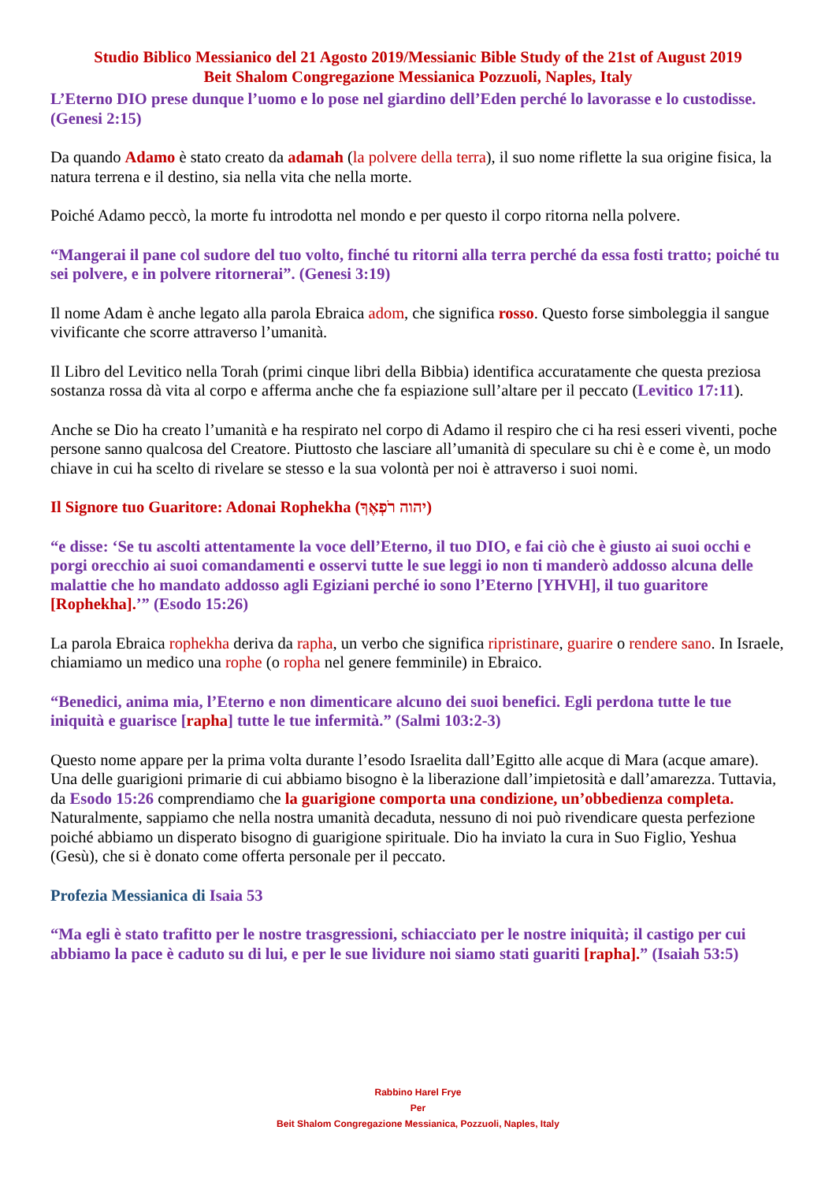Studio Biblico Messianico del 21 Agosto 2019/Messianic Bible Study of the 21st of August 2019
Beit Shalom Congregazione Messianica Pozzuoli, Naples, Italy
L’Eterno DIO prese dunque l’uomo e lo pose nel giardino dell’Eden perché lo lavorasse e lo custodisse. (Genesi 2:15)
Da quando Adamo è stato creato da adamah (la polvere della terra), il suo nome riflette la sua origine fisica, la natura terrena e il destino, sia nella vita che nella morte.
Poiché Adamo peccò, la morte fu introdotta nel mondo e per questo il corpo ritorna nella polvere.
“Mangerai il pane col sudore del tuo volto, finché tu ritorni alla terra perché da essa fosti tratto; poiché tu sei polvere, e in polvere ritornerai”. (Genesi 3:19)
Il nome Adam è anche legato alla parola Ebraica adom, che significa rosso. Questo forse simboleggia il sangue vivificante che scorre attraverso l’umanità.
Il Libro del Levitico nella Torah (primi cinque libri della Bibbia) identifica accuratamente che questa preziosa sostanza rossa dà vita al corpo e afferma anche che fa espiazione sull’altare per il peccato (Levitico 17:11).
Anche se Dio ha creato l’umanità e ha respirato nel corpo di Adamo il respiro che ci ha resi esseri viventi, poche persone sanno qualcosa del Creatore. Piuttosto che lasciare all’umanità di speculare su chi è e come è, un modo chiave in cui ha scelto di rivelare se stesso e la sua volontà per noi è attraverso i suoi nomi.
Il Signore tuo Guaritore: Adonai Rophekha (יהוה רֹפְאֶךָ)
“e disse: ‘Se tu ascolti attentamente la voce dell’Eterno, il tuo DIO, e fai ciò che è giusto ai suoi occhi e porgi orecchio ai suoi comandamenti e osservi tutte le sue leggi io non ti manderò addosso alcuna delle malattie che ho mandato addosso agli Egiziani perché io sono l’Eterno [YHVH], il tuo guaritore [Rophekha].’” (Esodo 15:26)
La parola Ebraica rophekha deriva da rapha, un verbo che significa ripristinare, guarire o rendere sano. In Israele, chiamiamo un medico una rophe (o ropha nel genere femminile) in Ebraico.
“Benedici, anima mia, l’Eterno e non dimenticare alcuno dei suoi benefici. Egli perdona tutte le tue iniquità e guarisce [rapha] tutte le tue infermità.” (Salmi 103:2-3)
Questo nome appare per la prima volta durante l’esodo Israelita dall’Egitto alle acque di Mara (acque amare). Una delle guarigioni primarie di cui abbiamo bisogno è la liberazione dall’impietosità e dall’amarezza. Tuttavia, da Esodo 15:26 comprendiamo che la guarigione comporta una condizione, un’obbedienza completa. Naturalmente, sappiamo che nella nostra umanità decaduta, nessuno di noi può rivendicare questa perfezione poiché abbiamo un disperato bisogno di guarigione spirituale. Dio ha inviato la cura in Suo Figlio, Yeshua (Gesù), che si è donato come offerta personale per il peccato.
Profezia Messianica di Isaia 53
“Ma egli è stato trafitto per le nostre trasgressioni, schiacciato per le nostre iniquità; il castigo per cui abbiamo la pace è caduto su di lui, e per le sue lividure noi siamo stati guariti [rapha].” (Isaiah 53:5)
Rabbino Harel Frye
Per
Beit Shalom Congregazione Messianica, Pozzuoli, Naples, Italy